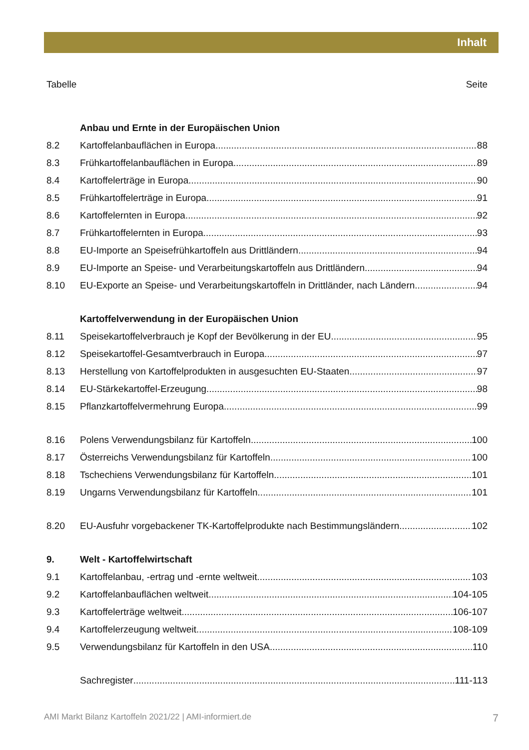Inhalt
Tabelle Seite
Anbau und Ernte in der Europäischen Union
8.2 Kartoffelanbauflächen in Europa 88
8.3 Frühkartoffelanbauflächen in Europa 89
8.4 Kartoffelerträge in Europa 90
8.5 Frühkartoffelerträge in Europa 91
8.6 Kartoffelernten in Europa 92
8.7 Frühkartoffelernten in Europa 93
8.8 EU-Importe an Speisefrühkartoffeln aus Drittländern 94
8.9 EU-Importe an Speise- und Verarbeitungskartoffeln aus Drittländern 94
8.10 EU-Exporte an Speise- und Verarbeitungskartoffeln in Drittländer, nach Ländern 94
Kartoffelverwendung in der Europäischen Union
8.11 Speisekartoffelverbrauch je Kopf der Bevölkerung in der EU 95
8.12 Speisekartoffel-Gesamtverbrauch in Europa 97
8.13 Herstellung von Kartoffelprodukten in ausgesuchten EU-Staaten 97
8.14 EU-Stärkekartoffel-Erzeugung 98
8.15 Pflanzkartoffelvermehrung Europa 99
8.16 Polens Verwendungsbilanz für Kartoffeln 100
8.17 Österreichs Verwendungsbilanz für Kartoffeln 100
8.18 Tschechiens Verwendungsbilanz für Kartoffeln 101
8.19 Ungarns Verwendungsbilanz für Kartoffeln 101
8.20 EU-Ausfuhr vorgebackener TK-Kartoffelprodukte nach Bestimmungsländern 102
9. Welt - Kartoffelwirtschaft
9.1 Kartoffelanbau, -ertrag und -ernte weltweit 103
9.2 Kartoffelanbauflächen weltweit 104-105
9.3 Kartoffelerträge weltweit 106-107
9.4 Kartoffelerzeugung weltweit 108-109
9.5 Verwendungsbilanz für Kartoffeln in den USA 110
Sachregister 111-113
AMI Markt Bilanz Kartoffeln 2021/22 | AMI-informiert.de 7